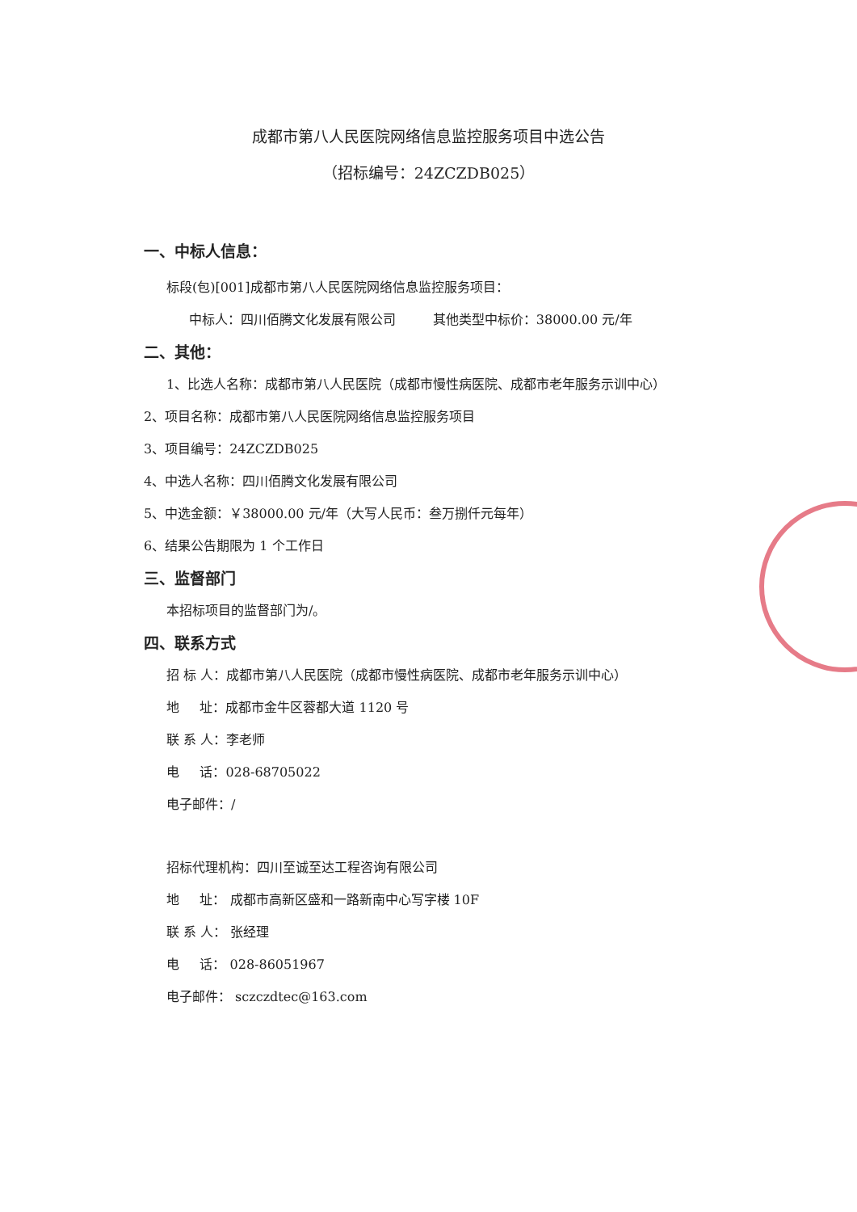成都市第八人民医院网络信息监控服务项目中选公告
（招标编号：24ZCZDB025）
一、中标人信息：
标段(包)[001]成都市第八人民医院网络信息监控服务项目：
中标人：四川佰腾文化发展有限公司 其他类型中标价：38000.00 元/年
二、其他：
1、比选人名称：成都市第八人民医院（成都市慢性病医院、成都市老年服务示训中心）
2、项目名称：成都市第八人民医院网络信息监控服务项目
3、项目编号：24ZCZDB025
4、中选人名称：四川佰腾文化发展有限公司
5、中选金额：￥38000.00 元/年（大写人民币：叁万捌仟元每年）
6、结果公告期限为 1 个工作日
三、监督部门
本招标项目的监督部门为/。
四、联系方式
招 标 人：成都市第八人民医院（成都市慢性病医院、成都市老年服务示训中心）
地 址：成都市金牛区蓉都大道 1120 号
联 系 人：李老师
电 话：028-68705022
电子邮件：/
招标代理机构：四川至诚至达工程咨询有限公司
地 址： 成都市高新区盛和一路新南中心写字楼 10F
联 系 人： 张经理
电 话： 028-86051967
电子邮件： sczczdtec@163.com